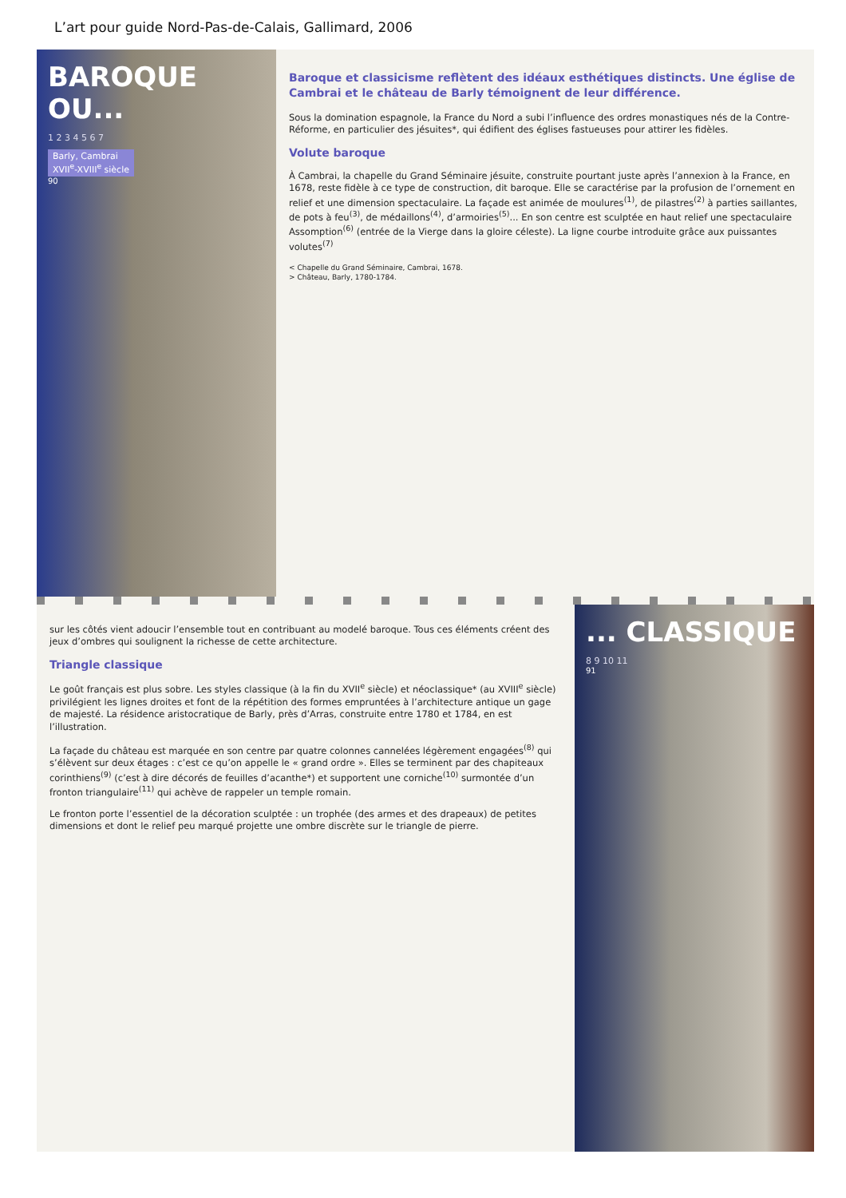L’art pour guide Nord-Pas-de-Calais, Gallimard, 2006
BAROQUE OU...
1 2 3 4 5 6 7
Barly, Cambrai
XVII<sup>e</sup>-XVIII<sup>e</sup> siècle
90
Baroque et classicisme reflètent des idéaux esthétiques distincts. Une église de Cambrai et le château de Barly témoignent de leur différence.
Sous la domination espagnole, la France du Nord a subi l’influence des ordres monastiques nés de la Contre-Réforme, en particulier des jésuites*, qui édifient des églises fastueuses pour attirer les fidèles.
Volute baroque
À Cambrai, la chapelle du Grand Séminaire jésuite, construite pourtant juste après l’annexion à la France, en 1678, reste fidèle à ce type de construction, dit baroque. Elle se caractérise par la profusion de l’ornement en relief et une dimension spectaculaire. La façade est animée de moulures<sup>(1)</sup>, de pilastres<sup>(2)</sup> à parties saillantes, de pots à feu<sup>(3)</sup>, de médaillons<sup>(4)</sup>, d’armoiries<sup>(5)</sup>... En son centre est sculptée en haut relief une spectaculaire Assomption<sup>(6)</sup> (entrée de la Vierge dans la gloire céleste). La ligne courbe introduite grâce aux puissantes volutes<sup>(7)</sup>
< Chapelle du Grand Séminaire, Cambrai, 1678.
> Château, Barly, 1780-1784.
sur les côtés vient adoucir l’ensemble tout en contribuant au modelé baroque. Tous ces éléments créent des jeux d’ombres qui soulignent la richesse de cette architecture.
Triangle classique
Le goût français est plus sobre. Les styles classique (à la fin du XVII<sup>e</sup> siècle) et néoclassique* (au XVIII<sup>e</sup> siècle) privilégient les lignes droites et font de la répétition des formes empruntées à l’architecture antique un gage de majesté. La résidence aristocratique de Barly, près d’Arras, construite entre 1780 et 1784, en est l’illustration.
La façade du château est marquée en son centre par quatre colonnes cannelées légèrement engagées<sup>(8)</sup> qui s’élèvent sur deux étages : c’est ce qu’on appelle le « grand ordre ». Elles se terminent par des chapiteaux corinthiens<sup>(9)</sup> (c’est à dire décorés de feuilles d’acanthe*) et supportent une corniche<sup>(10)</sup> surmontée d’un fronton triangulaire<sup>(11)</sup> qui achève de rappeler un temple romain.
Le fronton porte l’essentiel de la décoration sculptée : un trophée (des armes et des drapeaux) de petites dimensions et dont le relief peu marqué projette une ombre discrète sur le triangle de pierre.
... CLASSIQUE
8 9 10 11
91